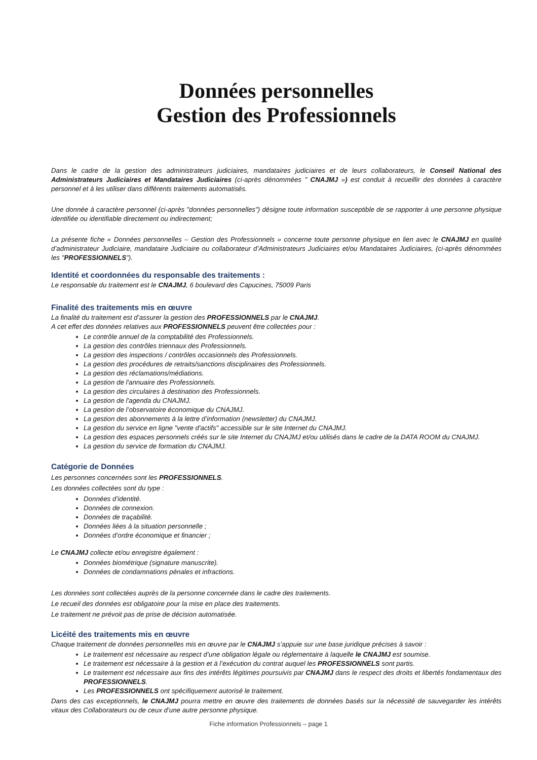Données personnelles
Gestion des Professionnels
Dans le cadre de la gestion des administrateurs judiciaires, mandataires judiciaires et de leurs collaborateurs, le Conseil National des Administrateurs Judiciaires et Mandataires Judiciaires (ci-après dénommées " CNAJMJ ») est conduit à recueillir des données à caractère personnel et à les utiliser dans différents traitements automatisés.
Une donnée à caractère personnel (ci-après "données personnelles") désigne toute information susceptible de se rapporter à une personne physique identifiée ou identifiable directement ou indirectement;
La présente fiche « Données personnelles – Gestion des Professionnels » concerne toute personne physique en lien avec le CNAJMJ en qualité d’administrateur Judiciaire, mandataire Judiciaire ou collaborateur d’Administrateurs Judiciaires et/ou Mandataires Judiciaires, (ci-après dénommées les "PROFESSIONNELS").
Identité et coordonnées du responsable des traitements :
Le responsable du traitement est le CNAJMJ, 6 boulevard des Capucines, 75009 Paris
Finalité des traitements mis en œuvre
La finalité du traitement est d’assurer la gestion des PROFESSIONNELS par le CNAJMJ.
A cet effet des données relatives aux PROFESSIONNELS peuvent être collectées pour :
Le contrôle annuel de la comptabilité des Professionnels.
La gestion des contrôles triennaux des Professionnels.
La gestion des inspections / contrôles occasionnels des Professionnels.
La gestion des procédures de retraits/sanctions disciplinaires des Professionnels.
La gestion des réclamations/médiations.
La gestion de l'annuaire des Professionnels.
La gestion des circulaires à destination des Professionnels.
La gestion de l'agenda du CNAJMJ.
La gestion de l’observatoire économique du CNAJMJ.
La gestion des abonnements à la lettre d’information (newsletter) du CNAJMJ.
La gestion du service en ligne "vente d'actifs" accessible sur le site Internet du CNAJMJ.
La gestion des espaces personnels créés sur le site Internet du CNAJMJ et/ou utilisés dans le cadre de la DATA ROOM du CNAJMJ.
La gestion du service de formation du CNAJMJ.
Catégorie de Données
Les personnes concernées sont les PROFESSIONNELS.
Les données collectées sont du type :
Données d’identité.
Données de connexion.
Données de traçabilité.
Données liées à la situation personnelle ;
Données d’ordre économique et financier ;
Le CNAJMJ collecte et/ou enregistre également :
Données biométrique (signature manuscrite).
Données de condamnations pénales et infractions.
Les données sont collectées auprès de la personne concernée dans le cadre des traitements.
Le recueil des données est obligatoire pour la mise en place des traitements.
Le traitement ne prévoit pas de prise de décision automatisée.
Licéité des traitements mis en œuvre
Chaque traitement de données personnelles mis en œuvre par le CNAJMJ s’appuie sur une base juridique précises à savoir :
Le traitement est nécessaire au respect d’une obligation légale ou réglementaire à laquelle le CNAJMJ est soumise.
Le traitement est nécessaire à la gestion et à l’exécution du contrat auquel les PROFESSIONNELS sont partis.
Le traitement est nécessaire aux fins des intérêts légitimes poursuivis par CNAJMJ dans le respect des droits et libertés fondamentaux des PROFESSIONNELS.
Les PROFESSIONNELS ont spécifiquement autorisé le traitement.
Dans des cas exceptionnels, le CNAJMJ pourra mettre en œuvre des traitements de données basés sur la nécessité de sauvegarder les intérêts vitaux des Collaborateurs ou de ceux d’une autre personne physique.
Fiche information Professionnels – page 1